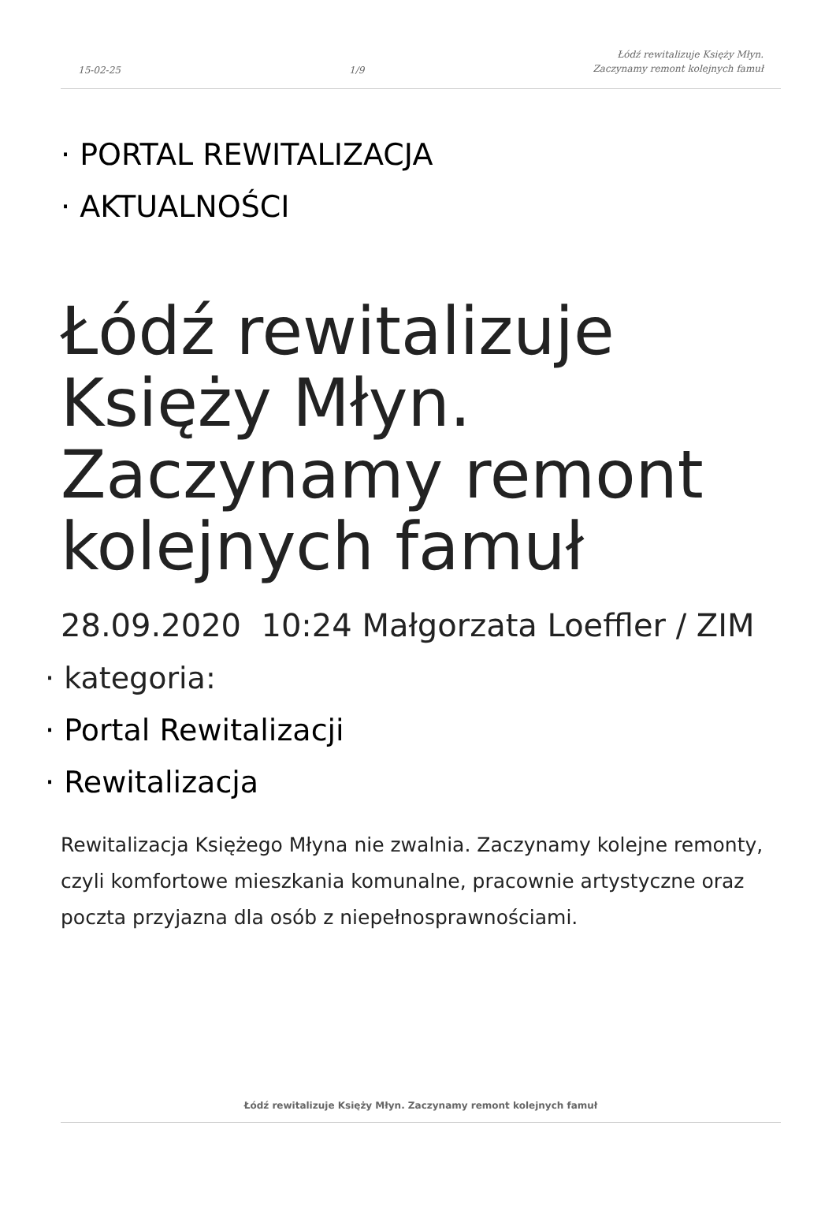15-02-25 1/9 Łódź rewitalizuje Księży Młyn.
Zaczynamy remont kolejnych famuł
· PORTAL REWITALIZACJA
· AKTUALNOŚCI
Łódź rewitalizuje Księży Młyn. Zaczynamy remont kolejnych famuł
28.09.2020 10:24 Małgorzata Loeffler / ZIM
· kategoria:
· Portal Rewitalizacji
· Rewitalizacja
Rewitalizacja Księżego Młyna nie zwalnia. Zaczynamy kolejne remonty, czyli komfortowe mieszkania komunalne, pracownie artystyczne oraz poczta przyjazna dla osób z niepełnosprawnościami.
Łódź rewitalizuje Księży Młyn. Zaczynamy remont kolejnych famuł